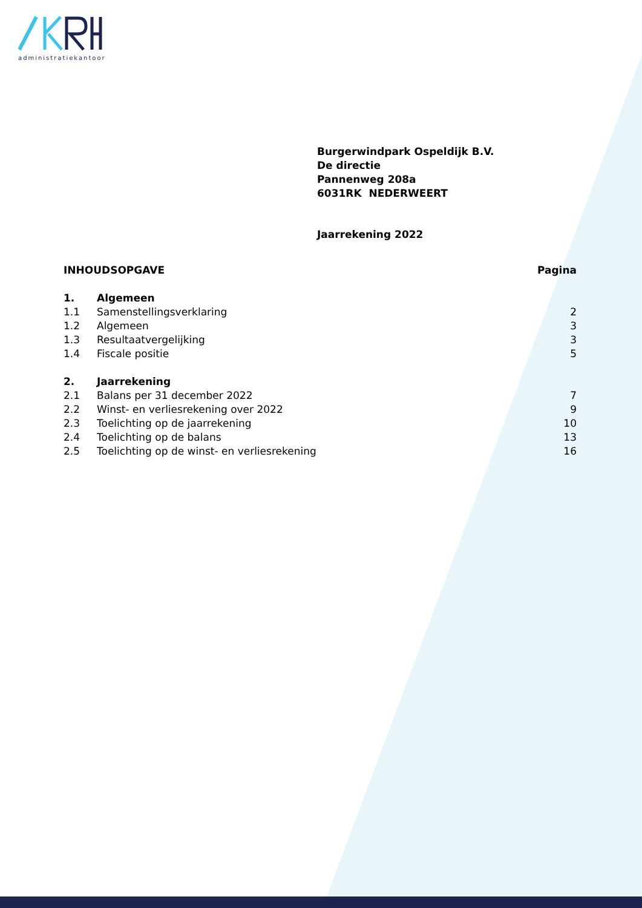administratiekantoor
Burgerwindpark Ospeldijk B.V.
De directie
Pannenweg 208a
6031RK NEDERWEERT
Jaarrekening 2022
| INHOUDSOPGAVE | | Pagina |
| 1. | Algemeen | |
| 1.1 | Samenstellingsverklaring | 2 |
| 1.2 | Algemeen | 3 |
| 1.3 | Resultaatvergelijking | 3 |
| 1.4 | Fiscale positie | 5 |
| 2. | Jaarrekening | |
| 2.1 | Balans per 31 december 2022 | 7 |
| 2.2 | Winst- en verliesrekening over 2022 | 9 |
| 2.3 | Toelichting op de jaarrekening | 10 |
| 2.4 | Toelichting op de balans | 13 |
| 2.5 | Toelichting op de winst- en verliesrekening | 16 |